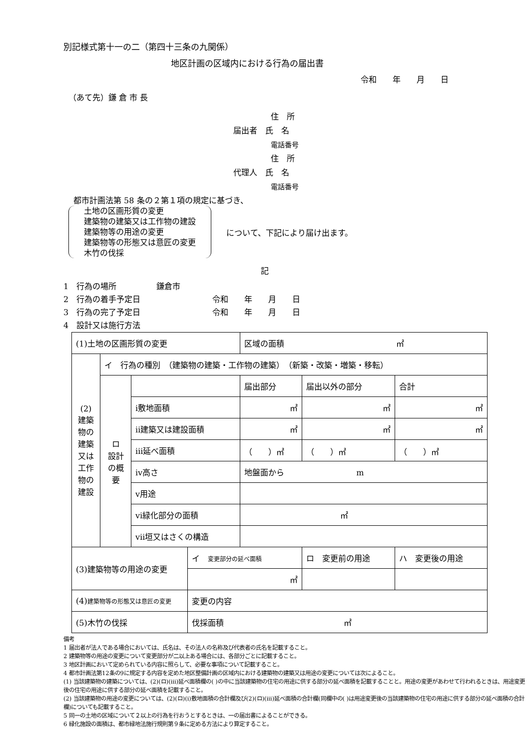別記様式第十一の二（第四十三条の九関係）
地区計画の区域内における行為の届出書
令和　　年　　月　　日
（あて先）鎌 倉 市 長
住　所
届出者　氏　名
電話番号
住　所
代理人　氏　名
電話番号
都市計画法第 58 条の２第１項の規定に基づき、
土地の区画形質の変更
建築物の建築又は工作物の建設
建築物等の用途の変更
建築物等の形態又は意匠の変更
木竹の伐採
について、下記により届け出ます。
記
1　行為の場所　　　　　鎌倉市
2　行為の着手予定日　　　　　　　　　令和　　年　　月　　日
3　行為の完了予定日　　　　　　　　　令和　　年　　月　　日
4　設計又は施行方法
| (1)土地の区画形質の変更 | | | | 区域の面積 ㎡ | | |
| (2) 建築物の建築又は工作物の建設 | イ 行為の種別 （建築物の建築・工作物の建築） （新築・改築・増築・移転） | | | | | |
| | ロ 設計の概要 | | | 届出部分 | 届出以外の部分 | 合計 |
| | | ⅰ敷地面積 | | ㎡ | ㎡ | ㎡ |
| | | ⅱ建築又は建設面積 | | ㎡ | ㎡ | ㎡ |
| | | ⅲ延べ面積 | | （ ）㎡ | （ ）㎡ | （ ）㎡ |
| | | ⅳ高さ | | 地盤面から m | | |
| | | ⅴ用途 | | | | |
| | | ⅵ緑化部分の面積 | | ㎡ | | |
| | | ⅶ垣又はさくの構造 | | | | |
| (3)建築物等の用途の変更 | | | イ 変更部分の延べ面積 | | ロ 変更前の用途 | ハ 変更後の用途 |
| | | | ㎡ | | | |
| (4) 建築物等の形態又は意匠の変更 | | | 変更の内容 | | | |
| (5)木竹の伐採 | | | 伐採面積 ㎡ | | | |
備考
1 届出者が法人である場合においては、氏名は、その法人の名称及び代表者の氏名を記載すること。
2 建築物等の用途の変更について変更部分が二以上ある場合には、各部分ごとに記載すること。
3 地区計画において定められている内容に照らして、必要な事項について記載すること。
4 都市計画法第12条の9に規定する内容を定めた地区整備計画の区域内における建築物の建築又は用途の変更については次によること。
(1) 当該建築物の建築については、(2)(ロ)(ⅲ)延べ面積欄の( )の中に当該建築物の住宅の用途に供する部分の延べ面積を記載することと。用途の変更があわせて行われるときは、用途変更後の住宅の用途に供する部分の延べ面積を記載すること。
(2) 当該建築物の用途の変更については、(2)(ロ)(ⅰ)敷地面積の合計欄及び(2)(ロ)(ⅲ)延べ面積の合計欄(同欄中の( )は用途変更後の当該建築物の住宅の用途に供する部分の延べ面積の合計欄)についても記載すること。
5 同一の土地の区域について２以上の行為を行おうとするときは、一の届出書によることができる。
6 緑化施設の面積は、都市緑地法施行規則第９条に定める方法により算定すること。